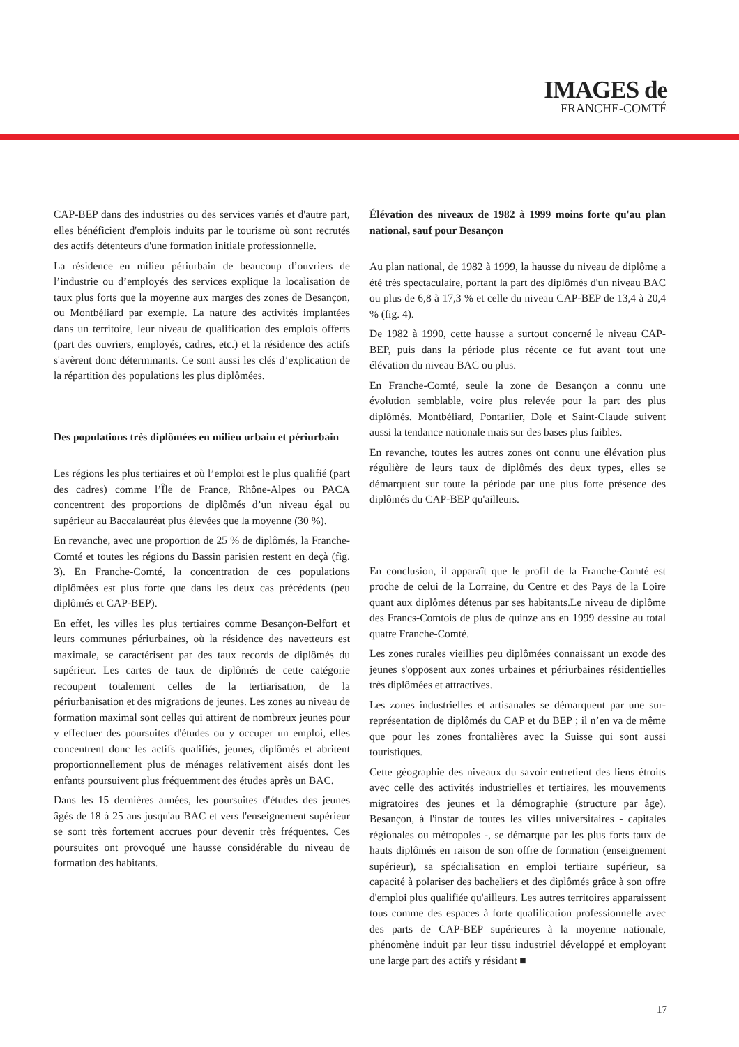IMAGES de
FRANCHE-COMTÉ
CAP-BEP dans des industries ou des services variés et d'autre part, elles bénéficient d'emplois induits par le tourisme où sont recrutés des actifs détenteurs d'une formation initiale professionnelle.
La résidence en milieu périurbain de beaucoup d’ouvriers de l’industrie ou d’employés des services explique la localisation de taux plus forts que la moyenne aux marges des zones de Besançon, ou Montbéliard par exemple. La nature des activités implantées dans un territoire, leur niveau de qualification des emplois offerts (part des ouvriers, employés, cadres, etc.) et la résidence des actifs s'avèrent donc déterminants. Ce sont aussi les clés d’explication de la répartition des populations les plus diplômées.
Des populations très diplômées en milieu urbain et périurbain
Les régions les plus tertiaires et où l’emploi est le plus qualifié (part des cadres) comme l’Île de France, Rhône-Alpes ou PACA concentrent des proportions de diplômés d’un niveau égal ou supérieur au Baccalauréat plus élevées que la moyenne (30 %).
En revanche, avec une proportion de 25 % de diplômés, la Franche-Comté et toutes les régions du Bassin parisien restent en deçà (fig. 3). En Franche-Comté, la concentration de ces populations diplômées est plus forte que dans les deux cas précédents (peu diplômés et CAP-BEP).
En effet, les villes les plus tertiaires comme Besançon-Belfort et leurs communes périurbaines, où la résidence des navetteurs est maximale, se caractérisent par des taux records de diplômés du supérieur. Les cartes de taux de diplômés de cette catégorie recoupent totalement celles de la tertiarisation, de la périurbanisation et des migrations de jeunes. Les zones au niveau de formation maximal sont celles qui attirent de nombreux jeunes pour y effectuer des poursuites d'études ou y occuper un emploi, elles concentrent donc les actifs qualifiés, jeunes, diplômés et abritent proportionnellement plus de ménages relativement aisés dont les enfants poursuivent plus fréquemment des études après un BAC.
Dans les 15 dernières années, les poursuites d'études des jeunes âgés de 18 à 25 ans jusqu'au BAC et vers l'enseignement supérieur se sont très fortement accrues pour devenir très fréquentes. Ces poursuites ont provoqué une hausse considérable du niveau de formation des habitants.
Élévation des niveaux de 1982 à 1999 moins forte qu'au plan national, sauf pour Besançon
Au plan national, de 1982 à 1999, la hausse du niveau de diplôme a été très spectaculaire, portant la part des diplômés d'un niveau BAC ou plus de 6,8 à 17,3 % et celle du niveau CAP-BEP de 13,4 à 20,4 % (fig. 4).
De 1982 à 1990, cette hausse a surtout concerné le niveau CAP-BEP, puis dans la période plus récente ce fut avant tout une élévation du niveau BAC ou plus.
En Franche-Comté, seule la zone de Besançon a connu une évolution semblable, voire plus relevée pour la part des plus diplômés. Montbéliard, Pontarlier, Dole et Saint-Claude suivent aussi la tendance nationale mais sur des bases plus faibles.
En revanche, toutes les autres zones ont connu une élévation plus régulière de leurs taux de diplômés des deux types, elles se démarquent sur toute la période par une plus forte présence des diplômés du CAP-BEP qu'ailleurs.
En conclusion, il apparaît que le profil de la Franche-Comté est proche de celui de la Lorraine, du Centre et des Pays de la Loire quant aux diplômes détenus par ses habitants.Le niveau de diplôme des Francs-Comtois de plus de quinze ans en 1999 dessine au total quatre Franche-Comté.
Les zones rurales vieillies peu diplômées connaissant un exode des jeunes s'opposent aux zones urbaines et périurbaines résidentielles très diplômées et attractives.
Les zones industrielles et artisanales se démarquent par une sur-représentation de diplômés du CAP et du BEP ; il n’en va de même que pour les zones frontalières avec la Suisse qui sont aussi touristiques.
Cette géographie des niveaux du savoir entretient des liens étroits avec celle des activités industrielles et tertiaires, les mouvements migratoires des jeunes et la démographie (structure par âge). Besançon, à l'instar de toutes les villes universitaires - capitales régionales ou métropoles -, se démarque par les plus forts taux de hauts diplômés en raison de son offre de formation (enseignement supérieur), sa spécialisation en emploi tertiaire supérieur, sa capacité à polariser des bacheliers et des diplômés grâce à son offre d'emploi plus qualifiée qu'ailleurs. Les autres territoires apparaissent tous comme des espaces à forte qualification professionnelle avec des parts de CAP-BEP supérieures à la moyenne nationale, phénomène induit par leur tissu industriel développé et employant une large part des actifs y résidant ■
17